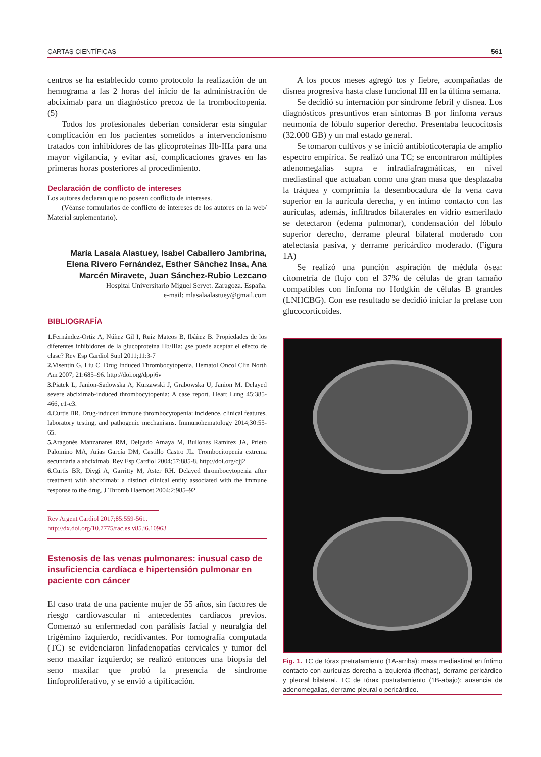CARTAS CIENTÍFICAS 561
centros se ha establecido como protocolo la realización de un hemograma a las 2 horas del inicio de la administración de abciximab para un diagnóstico precoz de la trombocitopenia. (5)
Todos los profesionales deberían considerar esta singular complicación en los pacientes sometidos a intervencionismo tratados con inhibidores de las glicoproteínas IIb-IIIa para una mayor vigilancia, y evitar así, complicaciones graves en las primeras horas posteriores al procedimiento.
Declaración de conflicto de intereses
Los autores declaran que no poseen conflicto de intereses.
(Véanse formularios de conflicto de intereses de los autores en la web/ Material suplementario).
María Lasala Alastuey, Isabel Caballero Jambrina, Elena Rivero Fernández, Esther Sánchez Insa, Ana Marcén Miravete, Juan Sánchez-Rubio Lezcano
Hospital Universitario Miguel Servet. Zaragoza. España.
e-mail: mlasalaalastuey@gmail.com
BIBLIOGRAFÍA
1. Fernández-Ortiz A, Núñez Gil I, Ruiz Mateos B, Ibáñez B. Propiedades de los diferentes inhibidores de la glucoproteína IIb/IIIa: ¿se puede aceptar el efecto de clase? Rev Esp Cardiol Supl 2011;11:3-7
2. Visentin G, Liu C. Drug Induced Thrombocytopenia. Hematol Oncol Clin North Am 2007; 21:685–96. http://doi.org/dppj6v
3. Piatek L, Janion-Sadowska A, Kurzawski J, Grabowska U, Janion M. Delayed severe abciximab-induced thrombocytopenia: A case report. Heart Lung 45:385-466, e1-e3.
4. Curtis BR. Drug-induced immune thrombocytopenia: incidence, clinical features, laboratory testing, and pathogenic mechanisms. Immunohematology 2014;30:55-65.
5. Aragonés Manzanares RM, Delgado Amaya M, Bullones Ramírez JA, Prieto Palomino MA, Arias García DM, Castillo Castro JL. Trombocitopenia extrema secundaria a abciximab. Rev Esp Cardiol 2004;57:885-8. http://doi.org/cjj2
6. Curtis BR, Divgi A, Garritty M, Aster RH. Delayed thrombocytopenia after treatment with abciximab: a distinct clinical entity associated with the immune response to the drug. J Thromb Haemost 2004;2:985–92.
Rev Argent Cardiol 2017;85:559-561. http://dx.doi.org/10.7775/rac.es.v85.i6.10963
Estenosis de las venas pulmonares: inusual caso de insuficiencia cardíaca e hipertensión pulmonar en paciente con cáncer
El caso trata de una paciente mujer de 55 años, sin factores de riesgo cardiovascular ni antecedentes cardíacos previos. Comenzó su enfermedad con parálisis facial y neuralgia del trigémino izquierdo, recidivantes. Por tomografía computada (TC) se evidenciaron linfadenopatías cervicales y tumor del seno maxilar izquierdo; se realizó entonces una biopsia del seno maxilar que probó la presencia de síndrome linfoproliferativo, y se envió a tipificación.
A los pocos meses agregó tos y fiebre, acompañadas de disnea progresiva hasta clase funcional III en la última semana.
Se decidió su internación por síndrome febril y disnea. Los diagnósticos presuntivos eran síntomas B por linfoma versus neumonía de lóbulo superior derecho. Presentaba leucocitosis (32.000 GB) y un mal estado general.
Se tomaron cultivos y se inició antibioticoterapia de amplio espectro empírica. Se realizó una TC; se encontraron múltiples adenomegalias supra e infradiafragmáticas, en nivel mediastinal que actuaban como una gran masa que desplazaba la tráquea y comprimía la desembocadura de la vena cava superior en la aurícula derecha, y en íntimo contacto con las aurículas, además, infiltrados bilaterales en vidrio esmerilado se detectaron (edema pulmonar), condensación del lóbulo superior derecho, derrame pleural bilateral moderado con atelectasia pasiva, y derrame pericárdico moderado. (Figura 1A)
Se realizó una punción aspiración de médula ósea: citometría de flujo con el 37% de células de gran tamaño compatibles con linfoma no Hodgkin de células B grandes (LNHCBG). Con ese resultado se decidió iniciar la prefase con glucocorticoides.
Fig. 1. TC de tórax pretratamiento (1A-arriba): masa mediastinal en íntimo contacto con aurículas derecha a izquierda (flechas), derrame pericárdico y pleural bilateral. TC de tórax postratamiento (1B-abajo): ausencia de adenomegalias, derrame pleural o pericárdico.